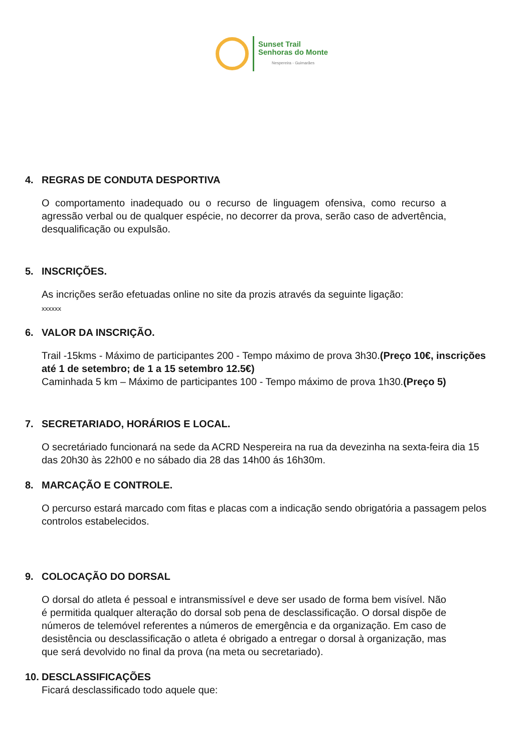Sunset Trail
Senhoras do Monte
Nespereira - Guimarães
4. REGRAS DE CONDUTA DESPORTIVA
O comportamento inadequado ou o recurso de linguagem ofensiva, como recurso a agressão verbal ou de qualquer espécie, no decorrer da prova, serão caso de advertência, desqualificação ou expulsão.
5. INSCRIÇÕES.
As incrições serão efetuadas online no site da prozis através da seguinte ligação:
xxxxxx
6. VALOR DA INSCRIÇÃO.
Trail -15kms - Máximo de participantes 200 - Tempo máximo de prova 3h30.(Preço 10€, inscrições até 1 de setembro; de 1 a 15 setembro 12.5€)
Caminhada 5 km – Máximo de participantes 100 - Tempo máximo de prova 1h30.(Preço 5)
7. SECRETARIADO, HORÁRIOS E LOCAL.
O secretáriado funcionará na sede da ACRD Nespereira na rua da devezinha na sexta-feira dia 15 das 20h30 às 22h00 e no sábado dia 28 das 14h00 ás 16h30m.
8. MARCAÇÃO E CONTROLE.
O percurso estará marcado com fitas e placas com a indicação sendo obrigatória a passagem pelos controlos estabelecidos.
9. COLOCAÇÃO DO DORSAL
O dorsal do atleta é pessoal e intransmissível e deve ser usado de forma bem visível. Não é permitida qualquer alteração do dorsal sob pena de desclassificação. O dorsal dispõe de números de telemóvel referentes a números de emergência e da organização. Em caso de desistência ou desclassificação o atleta é obrigado a entregar o dorsal à organização, mas que será devolvido no final da prova (na meta ou secretariado).
10. DESCLASSIFICAÇÕES
Ficará desclassificado todo aquele que: